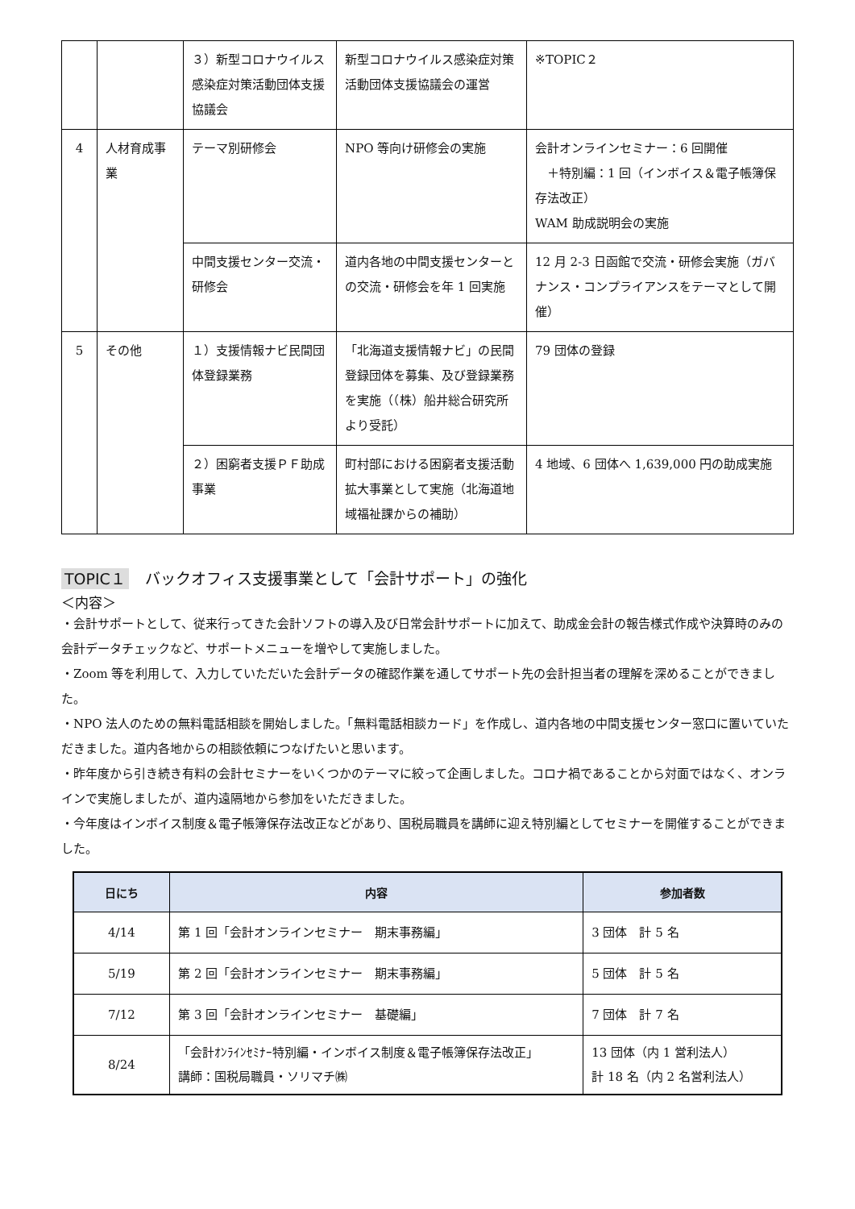| | | ３）新型コロナウイルス感染症対策活動団体支援協議会 | 新型コロナウイルス感染症対策活動団体支援協議会の運営 | ※TOPIC２ |
| 4 | 人材育成事業 | テーマ別研修会 | NPO 等向け研修会の実施 | 会計オンラインセミナー：6 回開催 ＋特別編：1 回（インボイス＆電子帳簿保存法改正） WAM 助成説明会の実施 |
| | | 中間支援センター交流・研修会 | 道内各地の中間支援センターとの交流・研修会を年 1 回実施 | 12 月 2-3 日函館で交流・研修会実施（ガバナンス・コンプライアンスをテーマとして開催） |
| 5 | その他 | １）支援情報ナビ民間団体登録業務 | 「北海道支援情報ナビ」の民間登録団体を募集、及び登録業務を実施（（株）船井総合研究所より受託） | 79 団体の登録 |
| | | ２）困窮者支援ＰＦ助成事業 | 町村部における困窮者支援活動拡大事業として実施（北海道地域福祉課からの補助） | 4 地域、6 団体へ 1,639,000 円の助成実施 |
TOPIC１ バックオフィス支援事業として「会計サポート」の強化
＜内容＞
・会計サポートとして、従来行ってきた会計ソフトの導入及び日常会計サポートに加えて、助成金会計の報告様式作成や決算時のみの会計データチェックなど、サポートメニューを増やして実施しました。
・Zoom 等を利用して、入力していただいた会計データの確認作業を通してサポート先の会計担当者の理解を深めることができました。
・NPO 法人のための無料電話相談を開始しました。「無料電話相談カード」を作成し、道内各地の中間支援センター窓口に置いていただきました。道内各地からの相談依頼につなげたいと思います。
・昨年度から引き続き有料の会計セミナーをいくつかのテーマに絞って企画しました。コロナ禍であることから対面ではなく、オンラインで実施しましたが、道内遠隔地から参加をいただきました。
・今年度はインボイス制度＆電子帳簿保存法改正などがあり、国税局職員を講師に迎え特別編としてセミナーを開催することができました。
| 日にち | 内容 | 参加者数 |
| --- | --- | --- |
| 4/14 | 第 1 回「会計オンラインセミナー 期末事務編」 | 3 団体 計 5 名 |
| 5/19 | 第 2 回「会計オンラインセミナー 期末事務編」 | 5 団体 計 5 名 |
| 7/12 | 第 3 回「会計オンラインセミナー 基礎編」 | 7 団体 計 7 名 |
| 8/24 | 「会計ｵﾝﾗｲﾝｾﾐﾅｰ特別編・インボイス制度＆電子帳簿保存法改正」 講師：国税局職員・ソリマチ㈱ | 13 団体（内 1 営利法人） 計 18 名（内 2 名営利法人） |